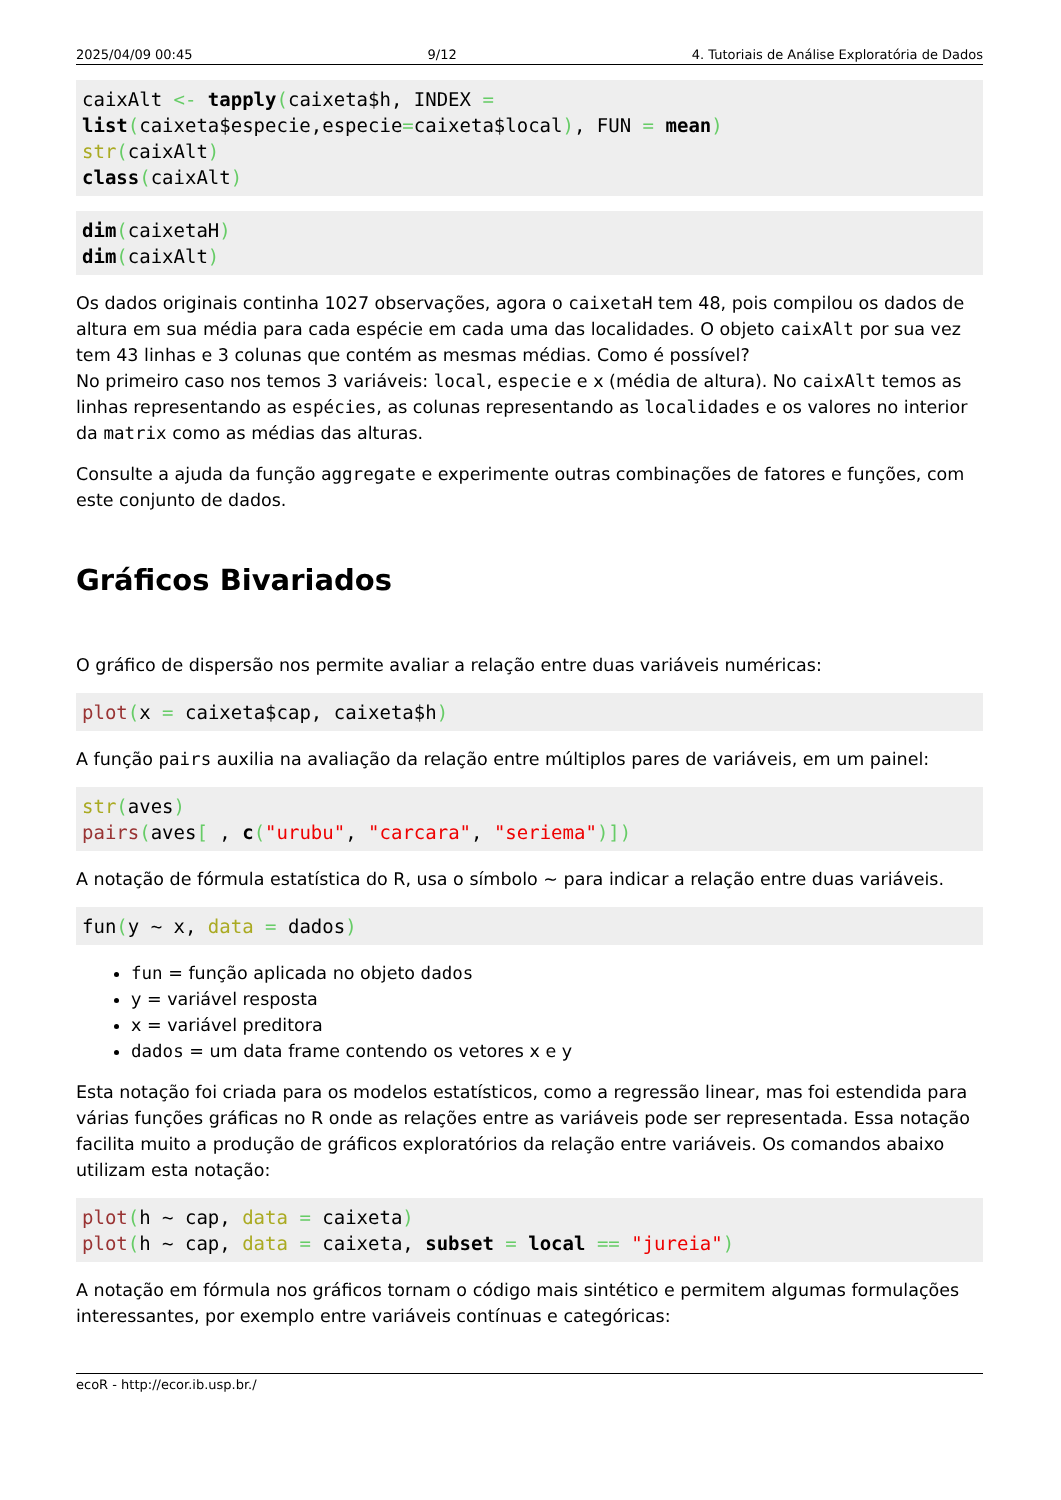2025/04/09 00:45 9/12 4. Tutoriais de Análise Exploratória de Dados
caixAlt <- tapply(caixeta$h, INDEX =
list(caixeta$especie,especie=caixeta$local), FUN = mean)
str(caixAlt)
class(caixAlt)
dim(caixetaH)
dim(caixAlt)
Os dados originais continha 1027 observações, agora o caixetaH tem 48, pois compilou os dados de altura em sua média para cada espécie em cada uma das localidades. O objeto caixAlt por sua vez tem 43 linhas e 3 colunas que contém as mesmas médias. Como é possível?
No primeiro caso nos temos 3 variáveis: local, especie e x (média de altura). No caixAlt temos as linhas representando as espécies, as colunas representando as localidades e os valores no interior da matrix como as médias das alturas.
Consulte a ajuda da função aggregate e experimente outras combinações de fatores e funções, com este conjunto de dados.
Gráficos Bivariados
O gráfico de dispersão nos permite avaliar a relação entre duas variáveis numéricas:
plot(x = caixeta$cap, caixeta$h)
A função pairs auxilia na avaliação da relação entre múltiplos pares de variáveis, em um painel:
str(aves)
pairs(aves[ , c("urubu", "carcara", "seriema")])
A notação de fórmula estatística do R, usa o símbolo ~ para indicar a relação entre duas variáveis.
fun(y ~ x, data = dados)
fun = função aplicada no objeto dados
y = variável resposta
x = variável preditora
dados = um data frame contendo os vetores x e y
Esta notação foi criada para os modelos estatísticos, como a regressão linear, mas foi estendida para várias funções gráficas no R onde as relações entre as variáveis pode ser representada. Essa notação facilita muito a produção de gráficos exploratórios da relação entre variáveis. Os comandos abaixo utilizam esta notação:
plot(h ~ cap, data = caixeta)
plot(h ~ cap, data = caixeta, subset = local == "jureia")
A notação em fórmula nos gráficos tornam o código mais sintético e permitem algumas formulações interessantes, por exemplo entre variáveis contínuas e categóricas:
ecoR - http://ecor.ib.usp.br./